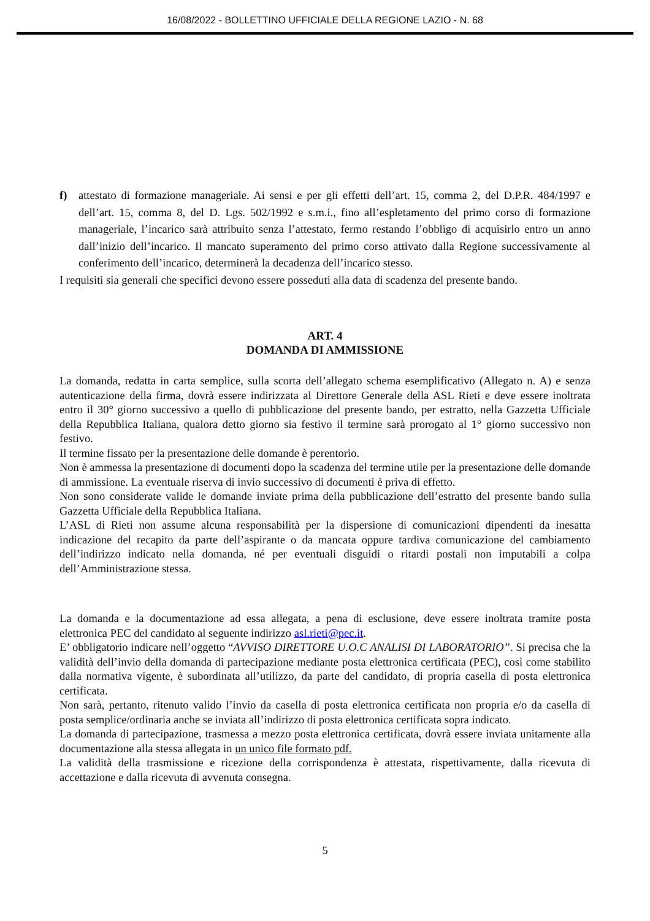16/08/2022 - BOLLETTINO UFFICIALE DELLA REGIONE LAZIO - N. 68
f) attestato di formazione manageriale. Ai sensi e per gli effetti dell’art. 15, comma 2, del D.P.R. 484/1997 e dell’art. 15, comma 8, del D. Lgs. 502/1992 e s.m.i., fino all’espletamento del primo corso di formazione manageriale, l’incarico sarà attribuito senza l’attestato, fermo restando l’obbligo di acquisirlo entro un anno dall’inizio dell’incarico. Il mancato superamento del primo corso attivato dalla Regione successivamente al conferimento dell’incarico, determinerà la decadenza dell’incarico stesso.
I requisiti sia generali che specifici devono essere posseduti alla data di scadenza del presente bando.
ART. 4
DOMANDA DI AMMISSIONE
La domanda, redatta in carta semplice, sulla scorta dell’allegato schema esemplificativo (Allegato n. A) e senza autenticazione della firma, dovrà essere indirizzata al Direttore Generale della ASL Rieti e deve essere inoltrata entro il 30° giorno successivo a quello di pubblicazione del presente bando, per estratto, nella Gazzetta Ufficiale della Repubblica Italiana, qualora detto giorno sia festivo il termine sarà prorogato al 1° giorno successivo non festivo.
Il termine fissato per la presentazione delle domande è perentorio.
Non è ammessa la presentazione di documenti dopo la scadenza del termine utile per la presentazione delle domande di ammissione. La eventuale riserva di invio successivo di documenti è priva di effetto.
Non sono considerate valide le domande inviate prima della pubblicazione dell’estratto del presente bando sulla Gazzetta Ufficiale della Repubblica Italiana.
L’ASL di Rieti non assume alcuna responsabilità per la dispersione di comunicazioni dipendenti da inesatta indicazione del recapito da parte dell’aspirante o da mancata oppure tardiva comunicazione del cambiamento dell’indirizzo indicato nella domanda, né per eventuali disguidi o ritardi postali non imputabili a colpa dell’Amministrazione stessa.
La domanda e la documentazione ad essa allegata, a pena di esclusione, deve essere inoltrata tramite posta elettronica PEC del candidato al seguente indirizzo asl.rieti@pec.it.
E’ obbligatorio indicare nell’oggetto “AVVISO DIRETTORE U.O.C ANALISI DI LABORATORIO”. Si precisa che la validità dell’invio della domanda di partecipazione mediante posta elettronica certificata (PEC), così come stabilito dalla normativa vigente, è subordinata all’utilizzo, da parte del candidato, di propria casella di posta elettronica certificata.
Non sarà, pertanto, ritenuto valido l’invio da casella di posta elettronica certificata non propria e/o da casella di posta semplice/ordinaria anche se inviata all’indirizzo di posta elettronica certificata sopra indicato.
La domanda di partecipazione, trasmessa a mezzo posta elettronica certificata, dovrà essere inviata unitamente alla documentazione alla stessa allegata in un unico file formato pdf.
La validità della trasmissione e ricezione della corrispondenza è attestata, rispettivamente, dalla ricevuta di accettazione e dalla ricevuta di avvenuta consegna.
5